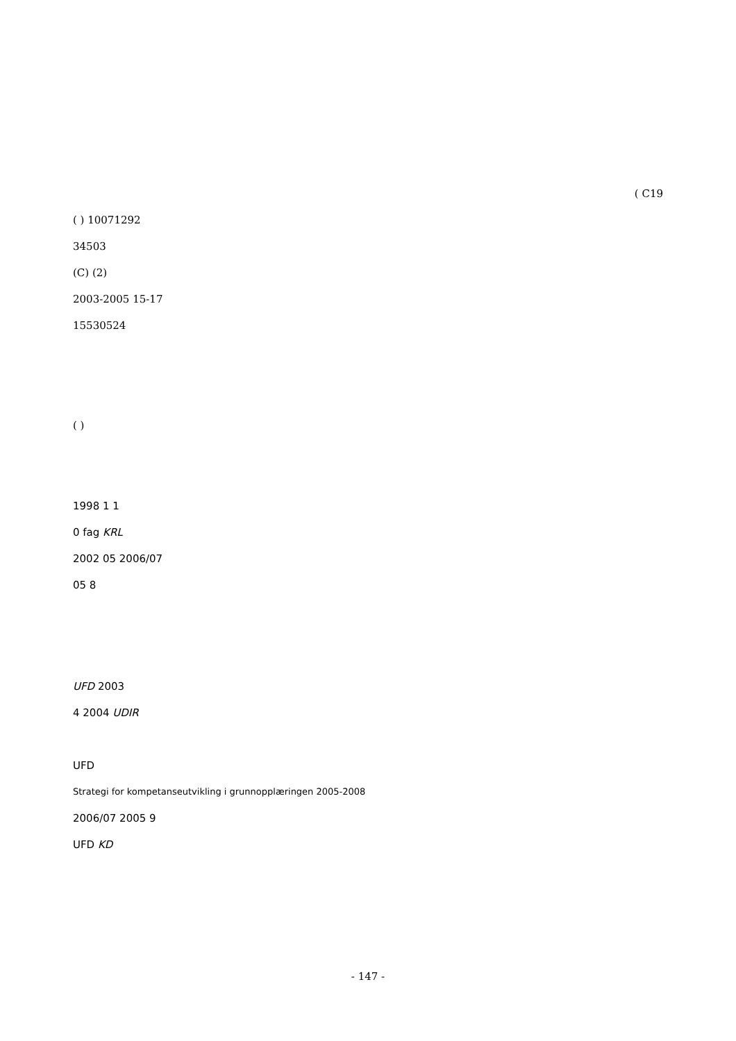( C19
( ) 10071292
34503
(C) (2)
2003-2005 15-17
15530524
( )
1998 1 1
0 fag KRL
2002 05 2006/07
05 8
UFD 2003
4 2004 UDIR
UFD
Strategi for kompetanseutvikling i grunnopplæringen 2005-2008
2006/07 2005 9
UFD KD
- 147 -